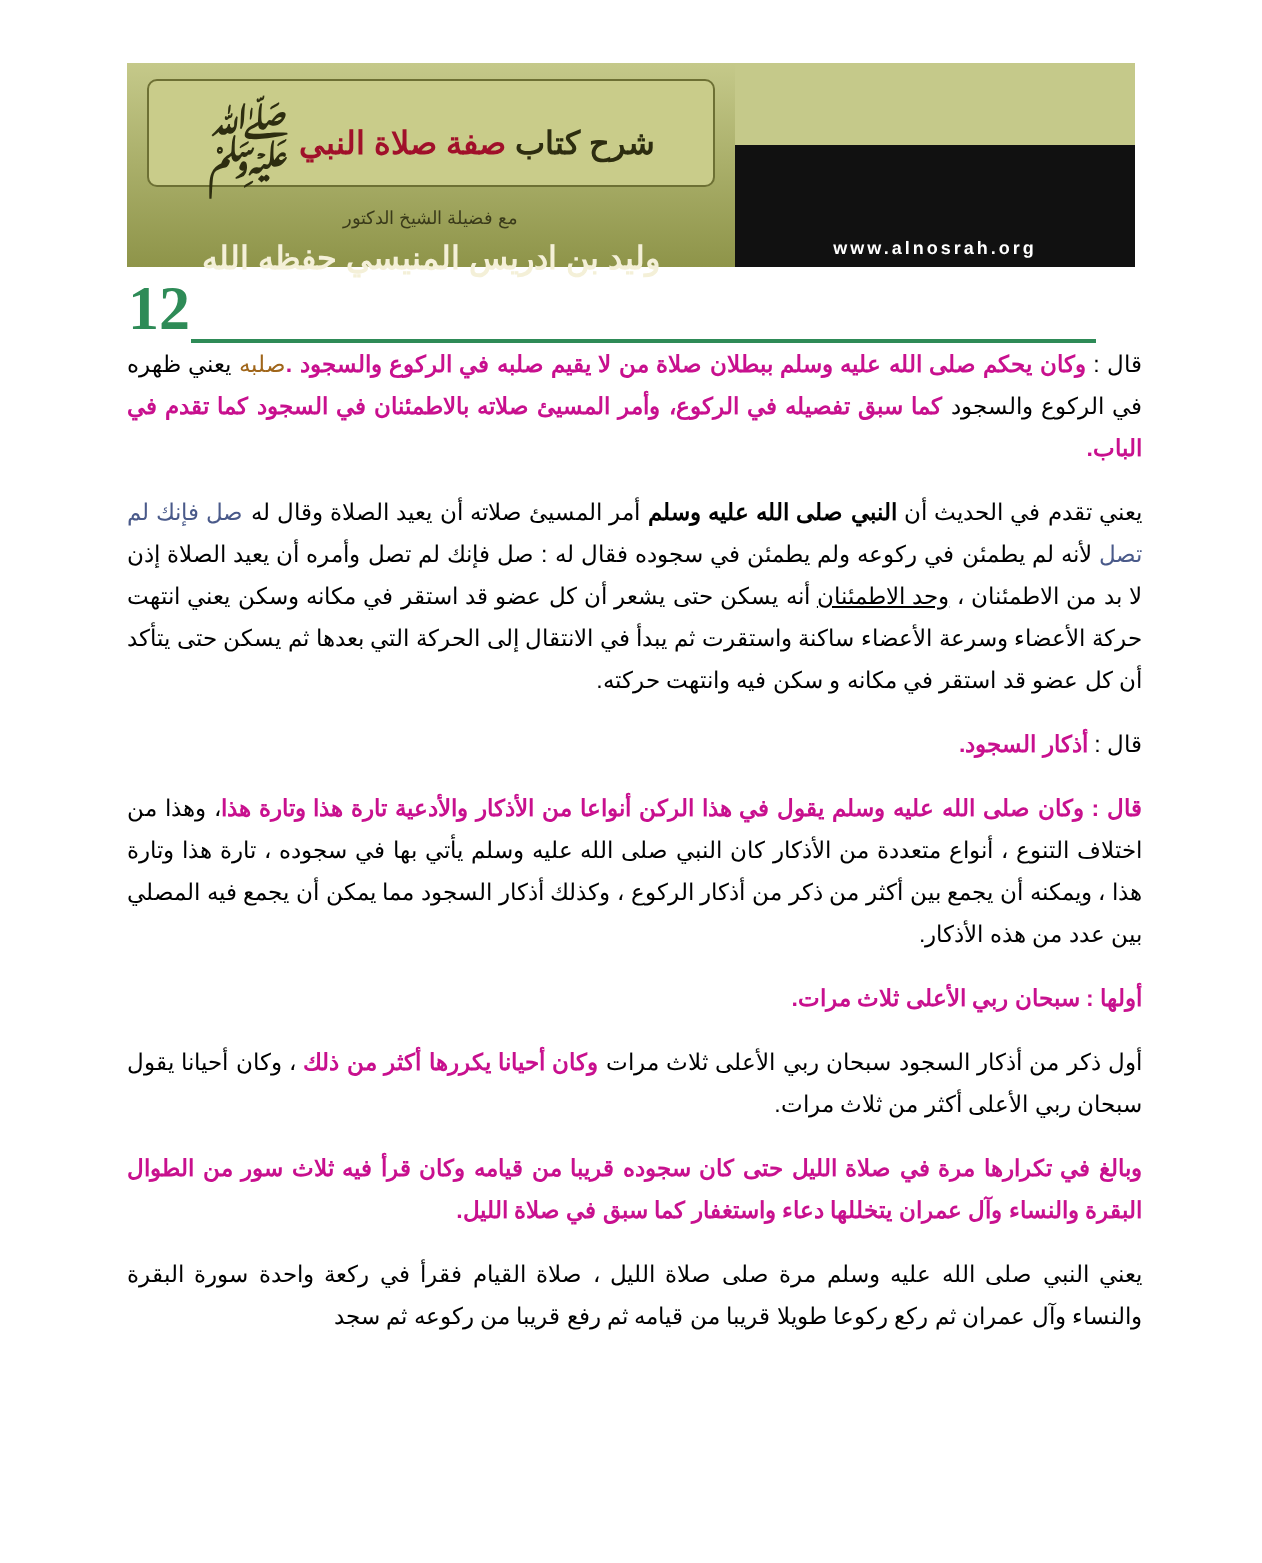شرح كتاب صفة صلاة النبي ﷺ
مع فضيلة الشيخ الدكتور
وليد بن ادريس المنيسي حفظه الله
www.alnosrah.org
12
قال : وكان يحكم صلى الله عليه وسلم ببطلان صلاة من لا يقيم صلبه في الركوع والسجود . صلبه يعني ظهره في الركوع والسجود كما سبق تفصيله في الركوع، وأمر المسيئ صلاته بالاطمئنان في السجود كما تقدم في الباب.
يعني تقدم في الحديث أن النبي صلى الله عليه وسلم أمر المسيئ صلاته أن يعيد الصلاة وقال له صل فإنك لم تصل لأنه لم يطمئن في ركوعه ولم يطمئن في سجوده فقال له : صل فإنك لم تصل وأمره أن يعيد الصلاة إذن لا بد من الاطمئنان ، وحد الاطمئنان أنه يسكن حتى يشعر أن كل عضو قد استقر في مكانه وسكن يعني انتهت حركة الأعضاء وسرعة الأعضاء ساكنة واستقرت ثم يبدأ في الانتقال إلى الحركة التي بعدها ثم يسكن حتى يتأكد أن كل عضو قد استقر في مكانه و سكن فيه وانتهت حركته.
قال : أذكار السجود.
قال : وكان صلى الله عليه وسلم يقول في هذا الركن أنواعا من الأذكار والأدعية تارة هذا وتارة هذا، وهذا من اختلاف التنوع ، أنواع متعددة من الأذكار كان النبي صلى الله عليه وسلم يأتي بها في سجوده ، تارة هذا وتارة هذا ، ويمكنه أن يجمع بين أكثر من ذكر من أذكار الركوع ، وكذلك أذكار السجود مما يمكن أن يجمع فيه المصلي بين عدد من هذه الأذكار.
أولها : سبحان ربي الأعلى ثلاث مرات.
أول ذكر من أذكار السجود سبحان ربي الأعلى ثلاث مرات وكان أحيانا يكررها أكثر من ذلك ، وكان أحيانا يقول سبحان ربي الأعلى أكثر من ثلاث مرات.
وبالغ في تكرارها مرة في صلاة الليل حتى كان سجوده قريبا من قيامه وكان قرأ فيه ثلاث سور من الطوال البقرة والنساء وآل عمران يتخللها دعاء واستغفار كما سبق في صلاة الليل.
يعني النبي صلى الله عليه وسلم مرة صلى صلاة الليل ، صلاة القيام فقرأ في ركعة واحدة سورة البقرة والنساء وآل عمران ثم ركع ركوعا طويلا قريبا من قيامه ثم رفع قريبا من ركوعه ثم سجد